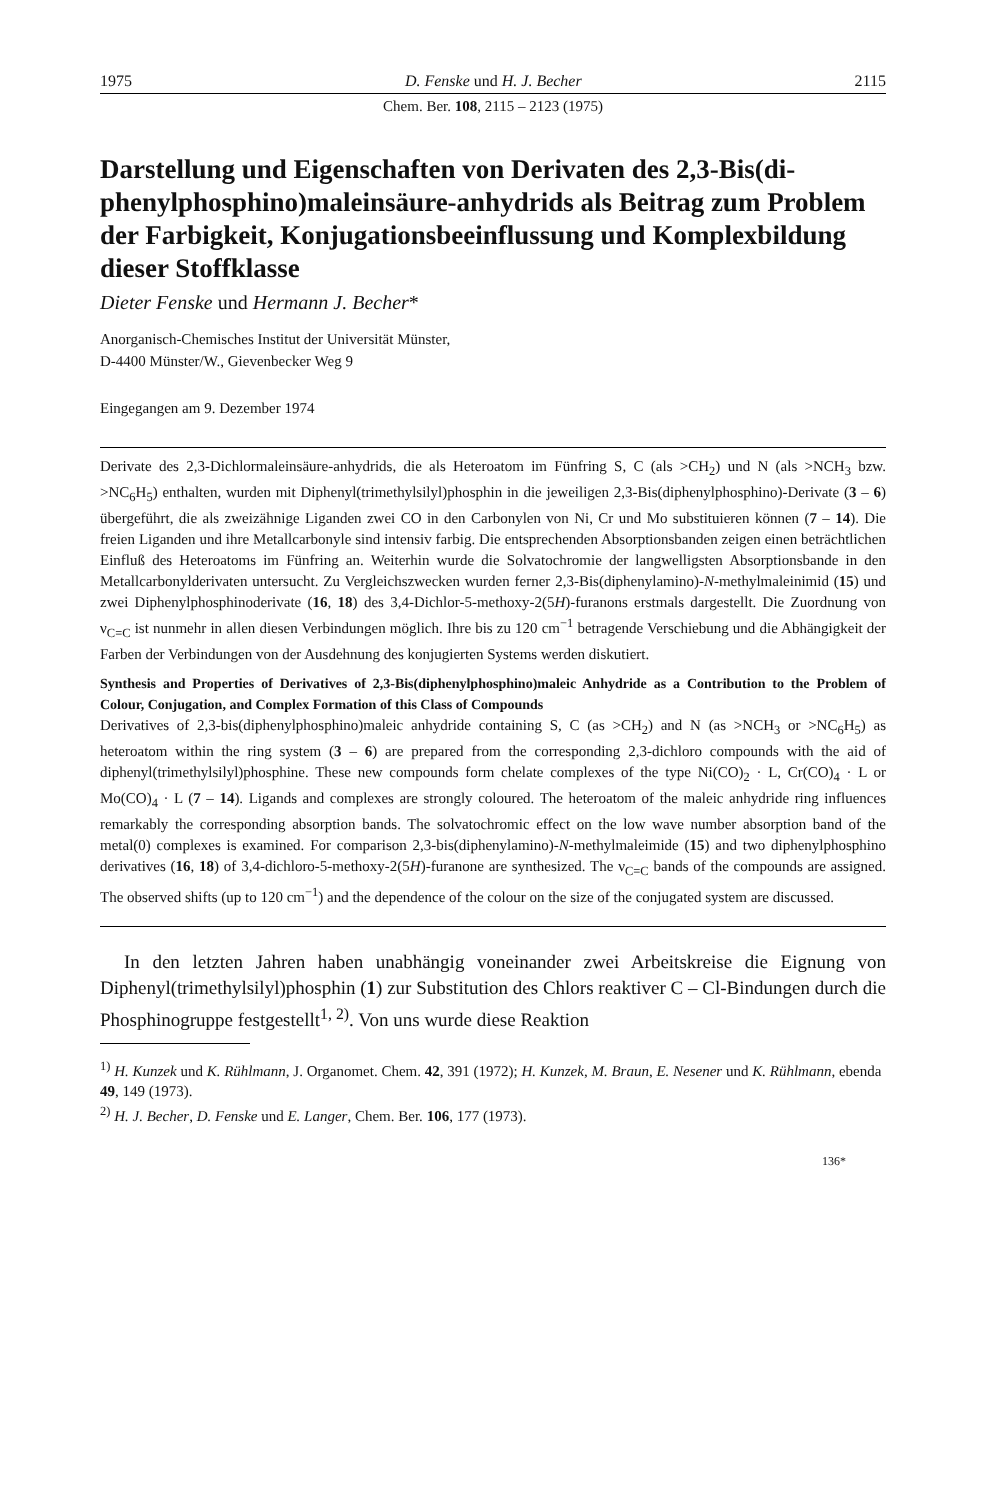1975 D. Fenske und H. J. Becher 2115
Chem. Ber. 108, 2115 – 2123 (1975)
Darstellung und Eigenschaften von Derivaten des 2,3-Bis(di-phenylphosphino)maleinsäure-anhydrids als Beitrag zum Problem der Farbigkeit, Konjugationsbeeinflussung und Komplexbildung dieser Stoffklasse
Dieter Fenske und Hermann J. Becher*
Anorganisch-Chemisches Institut der Universität Münster,
D-4400 Münster/W., Gievenbecker Weg 9
Eingegangen am 9. Dezember 1974
Derivate des 2,3-Dichlormaleinsäure-anhydrids, die als Heteroatom im Fünfring S, C (als >CH<sub>2</sub>) und N (als >NCH<sub>3</sub> bzw. >NC<sub>6</sub>H<sub>5</sub>) enthalten, wurden mit Diphenyl(trimethylsilyl)phosphin in die jeweiligen 2,3-Bis(diphenylphosphino)-Derivate (3 – 6) übergeführt, die als zweizähnige Liganden zwei CO in den Carbonylen von Ni, Cr und Mo substituieren können (7 – 14). Die freien Liganden und ihre Metallcarbonyle sind intensiv farbig. Die entsprechenden Absorptionsbanden zeigen einen beträchtlichen Einfluß des Heteroatoms im Fünfring an. Weiterhin wurde die Solvatochromie der langwelligsten Absorptionsbande in den Metallcarbonylderivaten untersucht. Zu Vergleichszwecken wurden ferner 2,3-Bis(diphenylamino)-N-methylmaleinimid (15) und zwei Diphenylphosphinoderivate (16, 18) des 3,4-Dichlor-5-methoxy-2(5H)-furanons erstmals dargestellt. Die Zuordnung von ν<sub>C=C</sub> ist nunmehr in allen diesen Verbindungen möglich. Ihre bis zu 120 cm<sup>−1</sup> betragende Verschiebung und die Abhängigkeit der Farben der Verbindungen von der Ausdehnung des konjugierten Systems werden diskutiert.
Synthesis and Properties of Derivatives of 2,3-Bis(diphenylphosphino)maleic Anhydride as a Contribution to the Problem of Colour, Conjugation, and Complex Formation of this Class of Compounds
Derivatives of 2,3-bis(diphenylphosphino)maleic anhydride containing S, C (as >CH<sub>2</sub>) and N (as >NCH<sub>3</sub> or >NC<sub>6</sub>H<sub>5</sub>) as heteroatom within the ring system (3 – 6) are prepared from the corresponding 2,3-dichloro compounds with the aid of diphenyl(trimethylsilyl)phosphine. These new compounds form chelate complexes of the type Ni(CO)<sub>2</sub> · L, Cr(CO)<sub>4</sub> · L or Mo(CO)<sub>4</sub> · L (7 – 14). Ligands and complexes are strongly coloured. The heteroatom of the maleic anhydride ring influences remarkably the corresponding absorption bands. The solvatochromic effect on the low wave number absorption band of the metal(0) complexes is examined. For comparison 2,3-bis(diphenylamino)-N-methylmaleimide (15) and two diphenylphosphino derivatives (16, 18) of 3,4-dichloro-5-methoxy-2(5H)-furanone are synthesized. The ν<sub>C=C</sub> bands of the compounds are assigned. The observed shifts (up to 120 cm<sup>−1</sup>) and the dependence of the colour on the size of the conjugated system are discussed.
In den letzten Jahren haben unabhängig voneinander zwei Arbeitskreise die Eignung von Diphenyl(trimethylsilyl)phosphin (1) zur Substitution des Chlors reaktiver C – Cl-Bindungen durch die Phosphinogruppe festgestellt<sup>1, 2)</sup>. Von uns wurde diese Reaktion
<sup>1)</sup> H. Kunzek und K. Rühlmann, J. Organomet. Chem. 42, 391 (1972); H. Kunzek, M. Braun, E. Nesener und K. Rühlmann, ebenda 49, 149 (1973).
<sup>2)</sup> H. J. Becher, D. Fenske und E. Langer, Chem. Ber. 106, 177 (1973).
136*